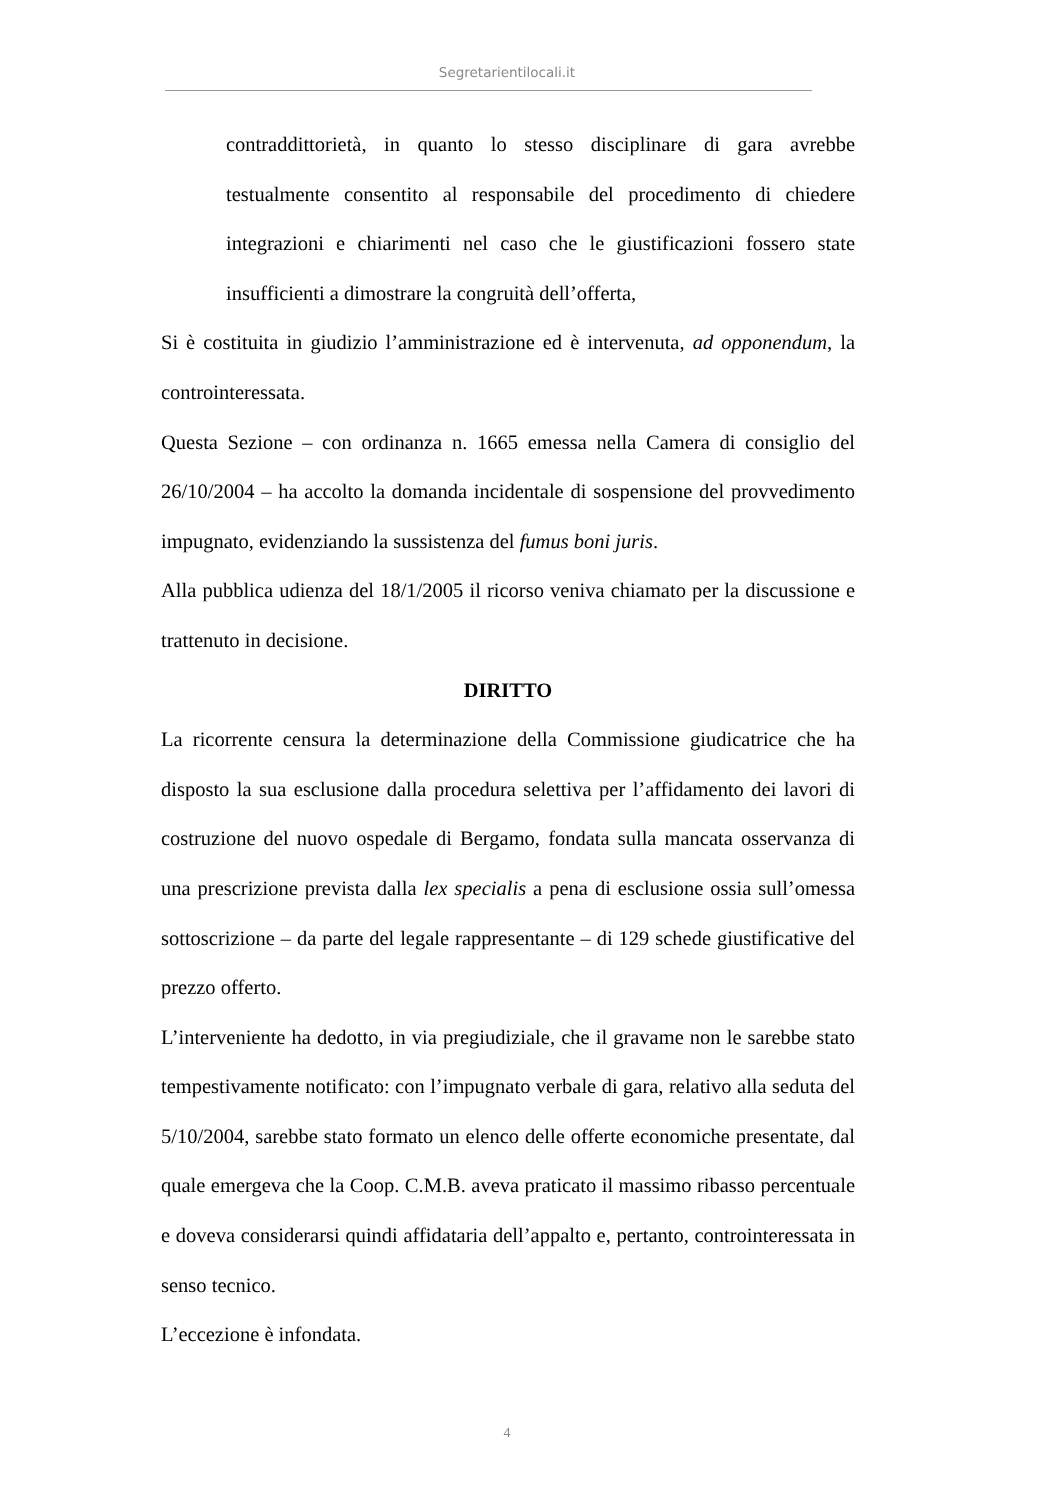Segretarientilocali.it
contraddittorietà, in quanto lo stesso disciplinare di gara avrebbe testualmente consentito al responsabile del procedimento di chiedere integrazioni e chiarimenti nel caso che le giustificazioni fossero state insufficienti a dimostrare la congruità dell’offerta,
Si è costituita in giudizio l’amministrazione ed è intervenuta, ad opponendum, la controinteressata.
Questa Sezione – con ordinanza n. 1665 emessa nella Camera di consiglio del 26/10/2004 – ha accolto la domanda incidentale di sospensione del provvedimento impugnato, evidenziando la sussistenza del fumus boni juris.
Alla pubblica udienza del 18/1/2005 il ricorso veniva chiamato per la discussione e trattenuto in decisione.
DIRITTO
La ricorrente censura la determinazione della Commissione giudicatrice che ha disposto la sua esclusione dalla procedura selettiva per l’affidamento dei lavori di costruzione del nuovo ospedale di Bergamo, fondata sulla mancata osservanza di una prescrizione prevista dalla lex specialis a pena di esclusione ossia sull’omessa sottoscrizione – da parte del legale rappresentante – di 129 schede giustificative del prezzo offerto.
L’interveniente ha dedotto, in via pregiudiziale, che il gravame non le sarebbe stato tempestivamente notificato: con l’impugnato verbale di gara, relativo alla seduta del 5/10/2004, sarebbe stato formato un elenco delle offerte economiche presentate, dal quale emergeva che la Coop. C.M.B. aveva praticato il massimo ribasso percentuale e doveva considerarsi quindi affidataria dell’appalto e, pertanto, controinteressata in senso tecnico.
L’eccezione è infondata.
4